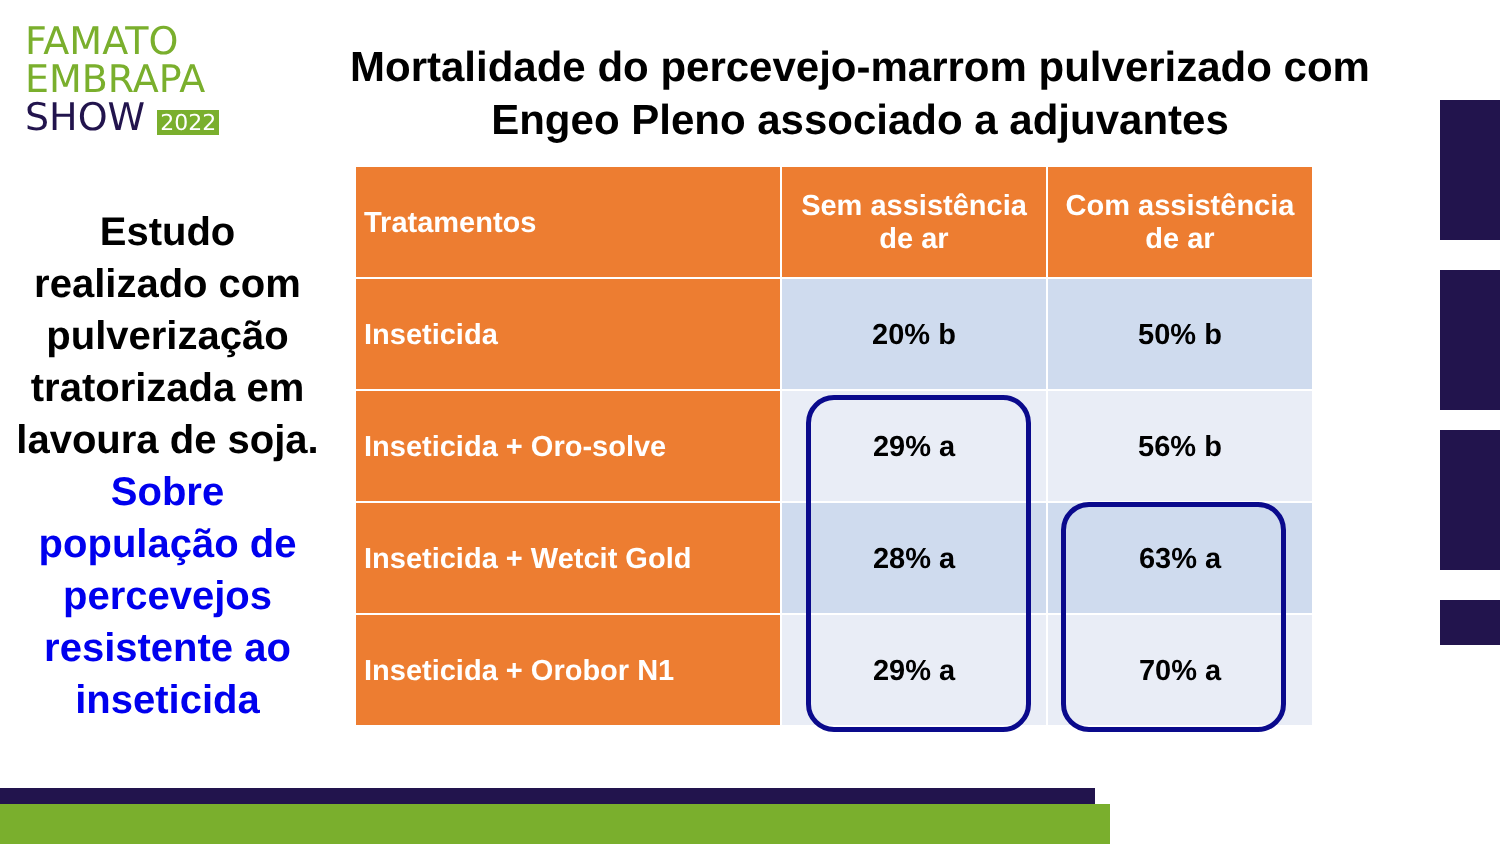FAMATO
EMBRAPA
SHOW 2022
Mortalidade do percevejo-marrom pulverizado com Engeo Pleno associado a adjuvantes
Estudo realizado com pulverização tratorizada em lavoura de soja. Sobre população de percevejos resistente ao inseticida
| Tratamentos | Sem assistência de ar | Com assistência de ar |
| --- | --- | --- |
| Inseticida | 20% b | 50% b |
| Inseticida + Oro-solve | 29% a | 56% b |
| Inseticida + Wetcit Gold | 28% a | 63% a |
| Inseticida + Orobor N1 | 29% a | 70% a |